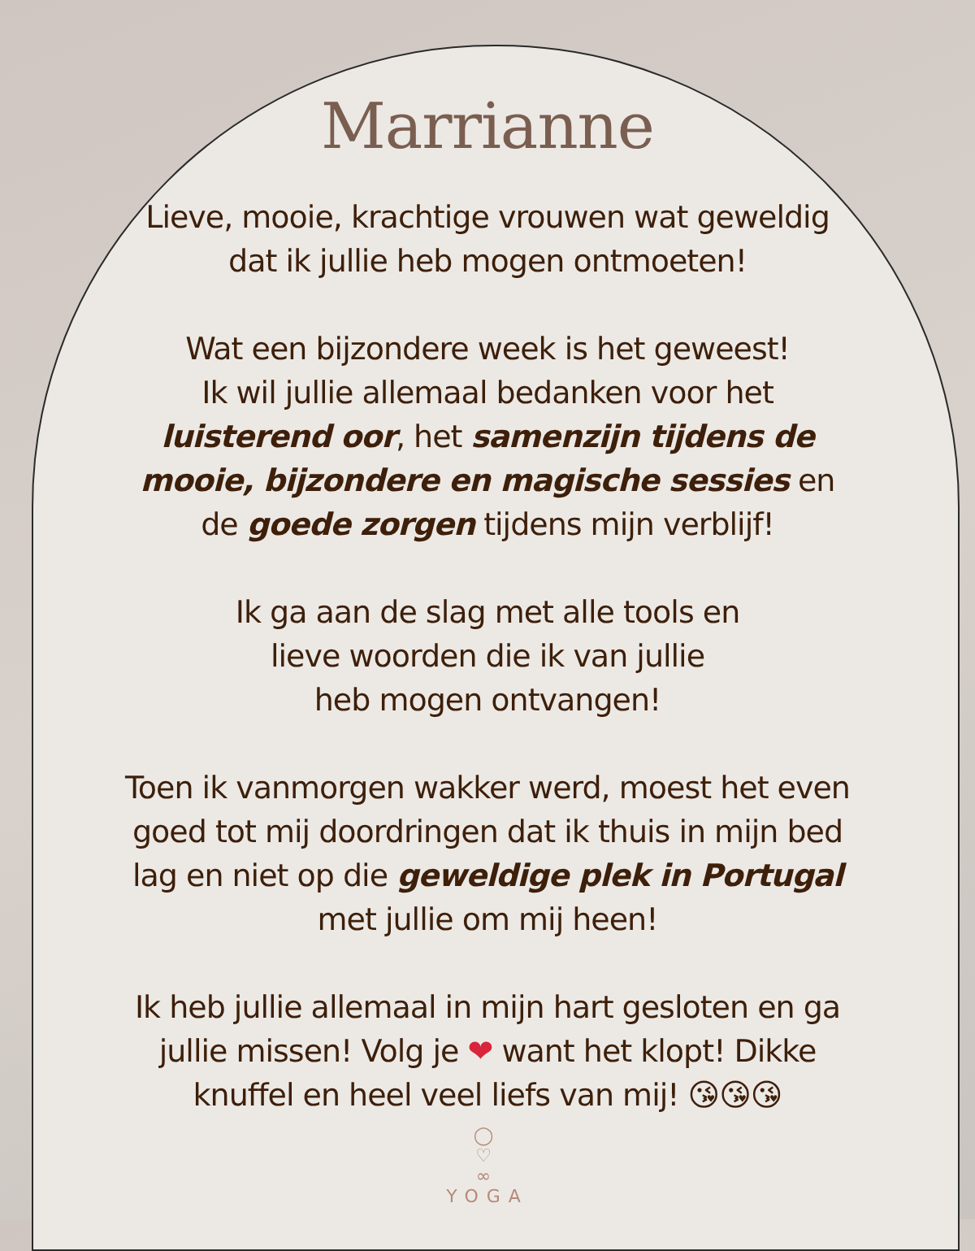Marrianne
Lieve, mooie, krachtige vrouwen wat geweldig dat ik jullie heb mogen ontmoeten!
Wat een bijzondere week is het geweest!
Ik wil jullie allemaal bedanken voor het luisterend oor, het samenzijn tijdens de mooie, bijzondere en magische sessies en de goede zorgen tijdens mijn verblijf!
Ik ga aan de slag met alle tools en
lieve woorden die ik van jullie
heb mogen ontvangen!
Toen ik vanmorgen wakker werd, moest het even goed tot mij doordringen dat ik thuis in mijn bed lag en niet op die geweldige plek in Portugal met jullie om mij heen!
Ik heb jullie allemaal in mijn hart gesloten en ga jullie missen! Volg je ❤ want het klopt! Dikke knuffel en heel veel liefs van mij! 😘😘😘
◯
♡
∞
YOGA